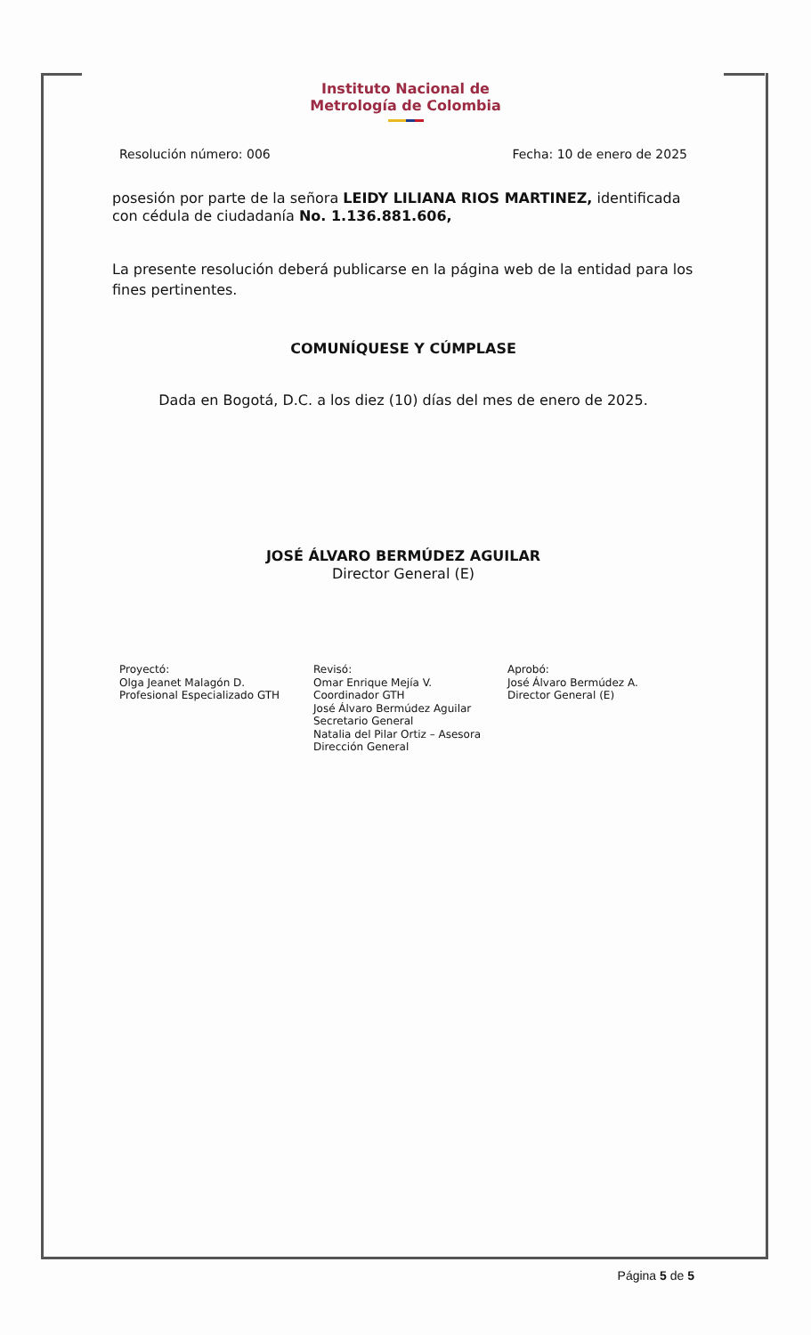Instituto Nacional de
Metrología de Colombia
Resolución número: 006 Fecha: 10 de enero de 2025
posesión por parte de la señora LEIDY LILIANA RIOS MARTINEZ, identificada con cédula de ciudadanía No. 1.136.881.606,
La presente resolución deberá publicarse en la página web de la entidad para los fines pertinentes.
COMUNÍQUESE Y CÚMPLASE
Dada en Bogotá, D.C. a los diez (10) días del mes de enero de 2025.
JOSÉ ÁLVARO BERMÚDEZ AGUILAR
Director General (E)
Proyectó:
Olga Jeanet Malagón D.
Profesional Especializado GTH
Revisó:
Omar Enrique Mejía V.
Coordinador GTH
José Álvaro Bermúdez Aguilar
Secretario General
Natalia del Pilar Ortiz – Asesora
Dirección General
Aprobó:
José Álvaro Bermúdez A.
Director General (E)
Página 5 de 5